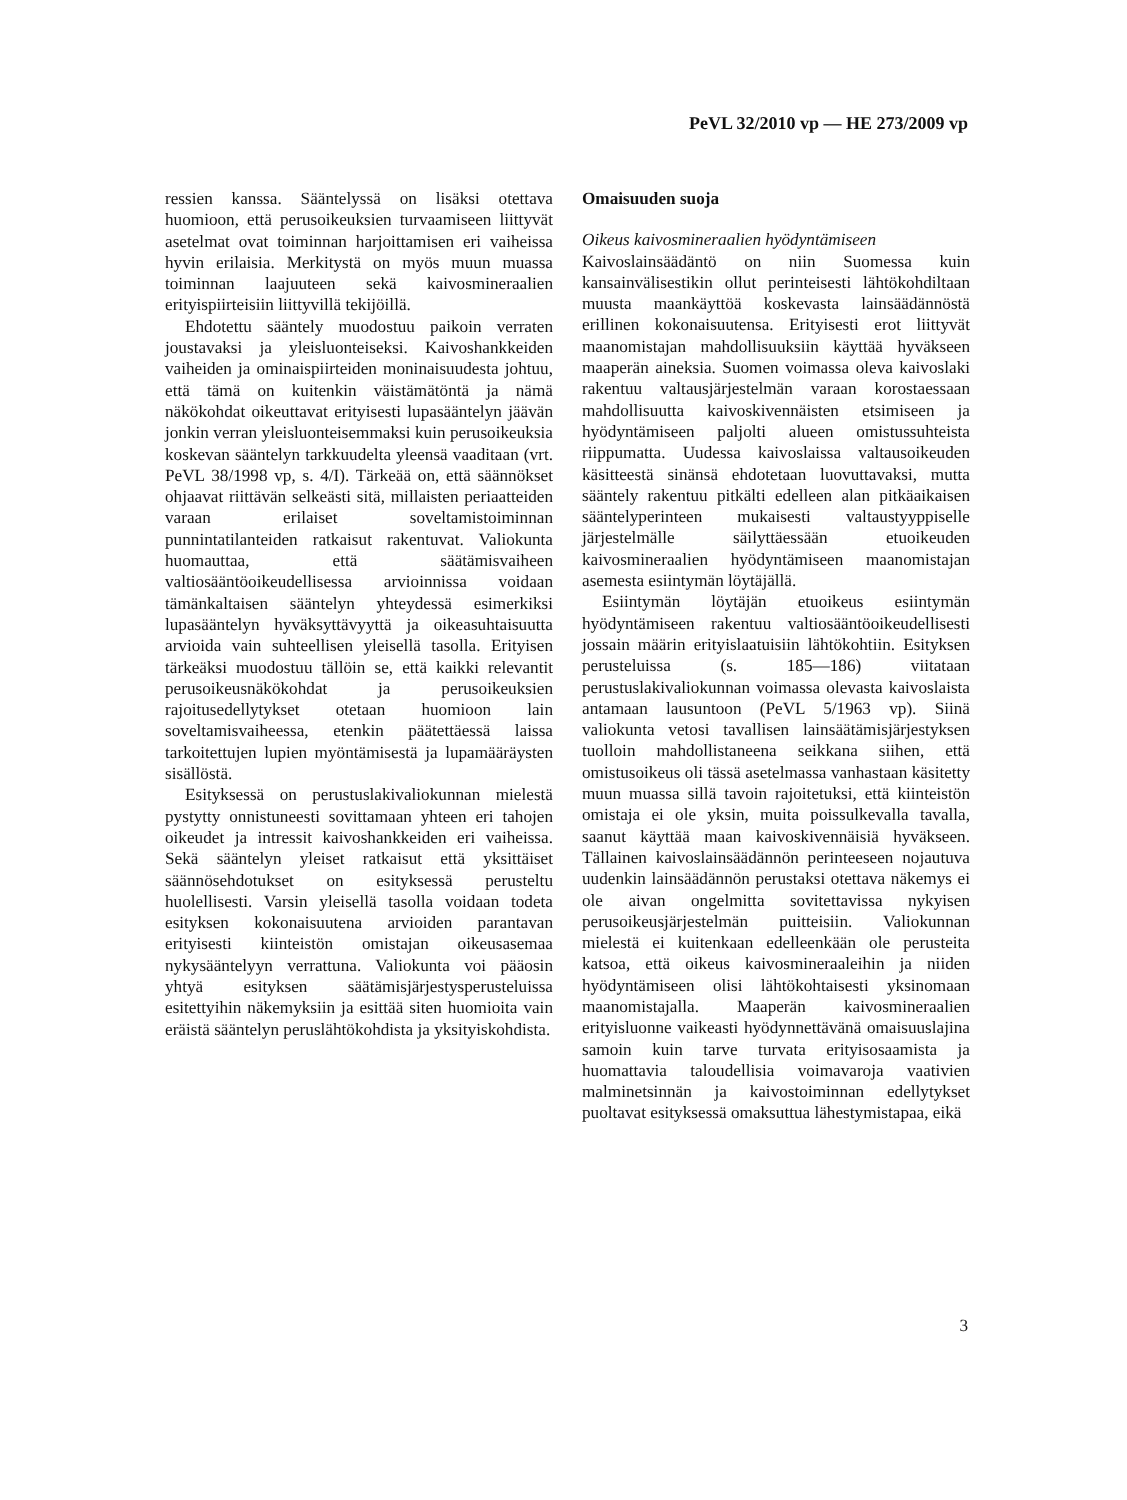PeVL 32/2010 vp — HE 273/2009 vp
ressien kanssa. Sääntelyssä on lisäksi otettava huomioon, että perusoikeuksien turvaamiseen liittyvät asetelmat ovat toiminnan harjoittamisen eri vaiheissa hyvin erilaisia. Merkitystä on myös muun muassa toiminnan laajuuteen sekä kaivosmineraalien erityispiirteisiin liittyvillä tekijöillä.
Ehdotettu sääntely muodostuu paikoin verraten joustavaksi ja yleisluonteiseksi. Kaivoshankkeiden vaiheiden ja ominaispiirteiden moninaisuudesta johtuu, että tämä on kuitenkin väistämätöntä ja nämä näkökohdat oikeuttavat erityisesti lupasääntelyn jäävän jonkin verran yleisluonteisemmaksi kuin perusoikeuksia koskevan sääntelyn tarkkuudelta yleensä vaaditaan (vrt. PeVL 38/1998 vp, s. 4/I). Tärkeää on, että säännökset ohjaavat riittävän selkeästi sitä, millaisten periaatteiden varaan erilaiset soveltamistoiminnan punnintatilanteiden ratkaisut rakentuvat. Valiokunta huomauttaa, että säätämisvaiheen valtiosääntöoikeudellisessa arvioinnissa voidaan tämänkaltaisen sääntelyn yhteydessä esimerkiksi lupasääntelyn hyväksyttävyyttä ja oikeasuhtaisuutta arvioida vain suhteellisen yleisellä tasolla. Erityisen tärkeäksi muodostuu tällöin se, että kaikki relevantit perusoikeusnäkökohdat ja perusoikeuksien rajoitusedellytykset otetaan huomioon lain soveltamisvaiheessa, etenkin päätettäessä laissa tarkoitettujen lupien myöntämisestä ja lupamääräysten sisällöstä.
Esityksessä on perustuslakivaliokunnan mielestä pystytty onnistuneesti sovittamaan yhteen eri tahojen oikeudet ja intressit kaivoshankkeiden eri vaiheissa. Sekä sääntelyn yleiset ratkaisut että yksittäiset säännösehdotukset on esityksessä perusteltu huolellisesti. Varsin yleisellä tasolla voidaan todeta esityksen kokonaisuutena arvioiden parantavan erityisesti kiinteistön omistajan oikeusasemaa nykysääntelyyn verrattuna. Valiokunta voi pääosin yhtyä esityksen säätämisjärjestysperusteluissa esitettyihin näkemyksiin ja esittää siten huomioita vain eräistä sääntelyn peruslähtökohdista ja yksityiskohdista.
Omaisuuden suoja
Oikeus kaivosmineraalien hyödyntämiseen
Kaivoslainsäädäntö on niin Suomessa kuin kansainvälisestikin ollut perinteisesti lähtökohdiltaan muusta maankäyttöä koskevasta lainsäädännöstä erillinen kokonaisuutensa. Erityisesti erot liittyvät maanomistajan mahdollisuuksiin käyttää hyväkseen maaperän aineksia. Suomen voimassa oleva kaivoslaki rakentuu valtausjärjestelmän varaan korostaessaan mahdollisuutta kaivoskivennäisten etsimiseen ja hyödyntämiseen paljolti alueen omistussuhteista riippumatta. Uudessa kaivoslaissa valtausoikeuden käsitteestä sinänsä ehdotetaan luovuttavaksi, mutta sääntely rakentuu pitkälti edelleen alan pitkäaikaisen sääntelyperinteen mukaisesti valtaustyyppiselle järjestelmälle säilyttäessään etuoikeuden kaivosmineraalien hyödyntämiseen maanomistajan asemesta esiintymän löytäjällä.
Esiintymän löytäjän etuoikeus esiintymän hyödyntämiseen rakentuu valtiosääntöoikeudellisesti jossain määrin erityislaatuisiin lähtökohtiin. Esityksen perusteluissa (s. 185—186) viitataan perustuslakivaliokunnan voimassa olevasta kaivoslaista antamaan lausuntoon (PeVL 5/1963 vp). Siinä valiokunta vetosi tavallisen lainsäätämisjärjestyksen tuolloin mahdollistaneena seikkana siihen, että omistusoikeus oli tässä asetelmassa vanhastaan käsitetty muun muassa sillä tavoin rajoitetuksi, että kiinteistön omistaja ei ole yksin, muita poissulkevalla tavalla, saanut käyttää maan kaivoskivennäisiä hyväkseen. Tällainen kaivoslainsäädännön perinteeseen nojautuva uudenkin lainsäädännön perustaksi otettava näkemys ei ole aivan ongelmitta sovitettavissa nykyisen perusoikeusjärjestelmän puitteisiin. Valiokunnan mielestä ei kuitenkaan edelleenkään ole perusteita katsoa, että oikeus kaivosmineraaleihin ja niiden hyödyntämiseen olisi lähtökohtaisesti yksinomaan maanomistajalla. Maaperän kaivosmineraalien erityisluonne vaikeasti hyödynnettävänä omaisuuslajina samoin kuin tarve turvata erityisosaamista ja huomattavia taloudellisia voimavaroja vaativien malminetsinnän ja kaivostoiminnan edellytykset puoltavat esityksessä omaksuttua lähestymistapaa, eikä
3